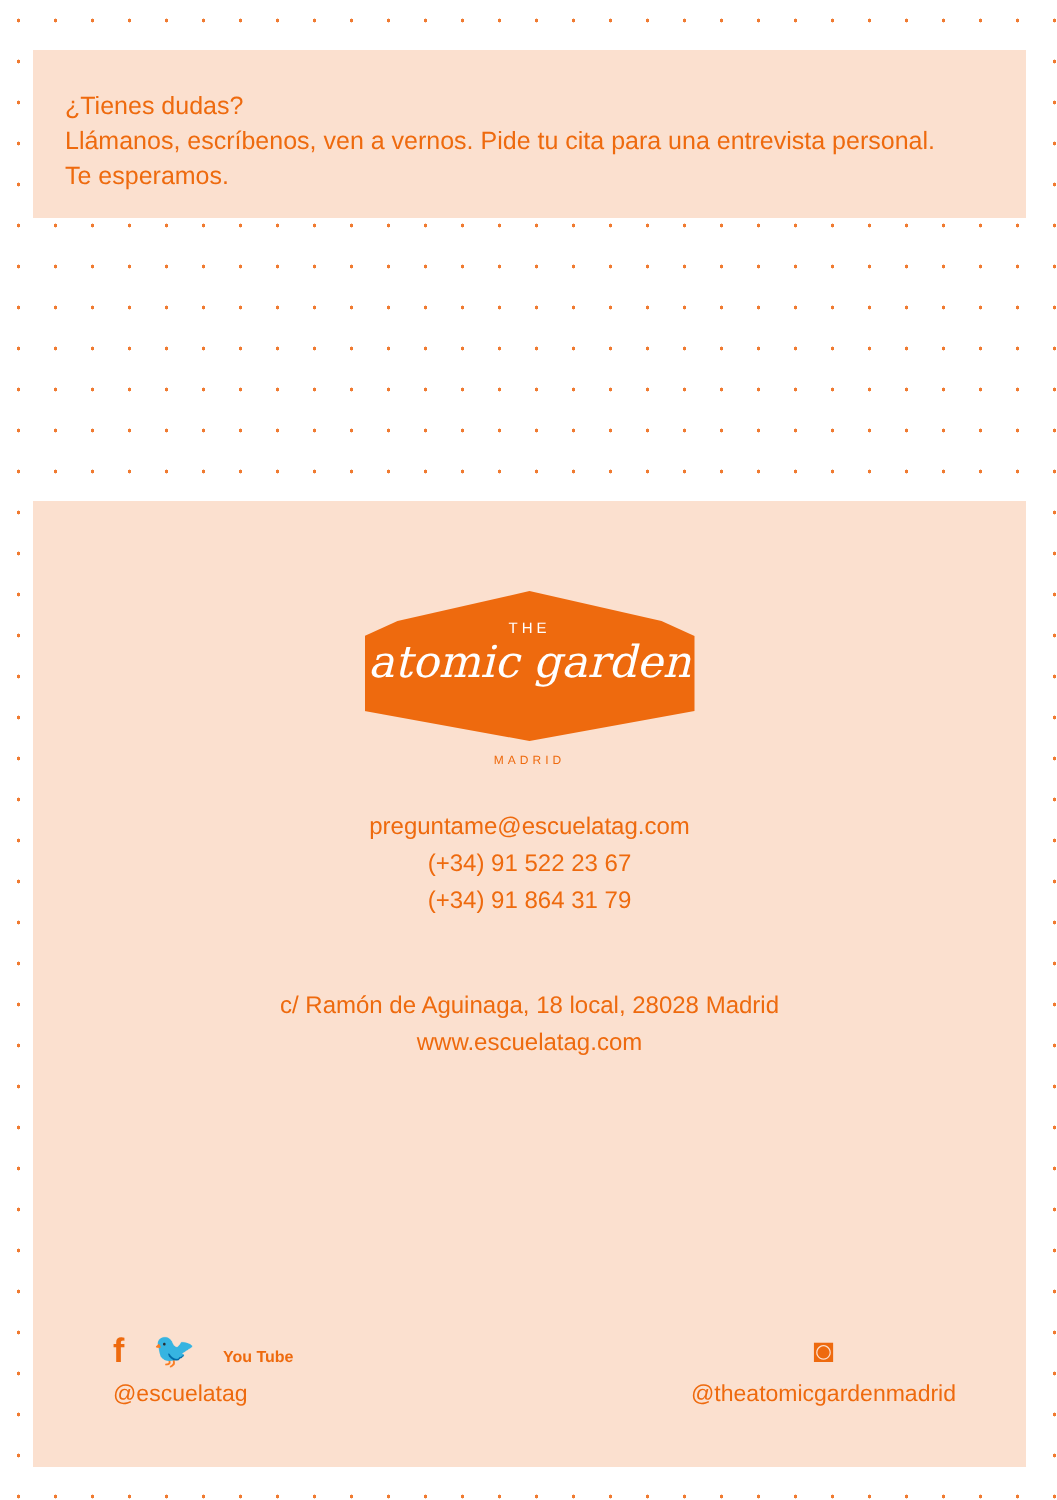¿Tienes dudas?
Llámanos, escríbenos, ven a vernos. Pide tu cita para una entrevista personal.
Te esperamos.
THE
atomic garden
MADRID
preguntame@escuelatag.com
(+34) 91 522 23 67
(+34) 91 864 31 79
c/ Ramón de Aguinaga, 18 local, 28028 Madrid
www.escuelatag.com
f 🐦 You Tube
@escuelatag
◙
@theatomicgardenmadrid